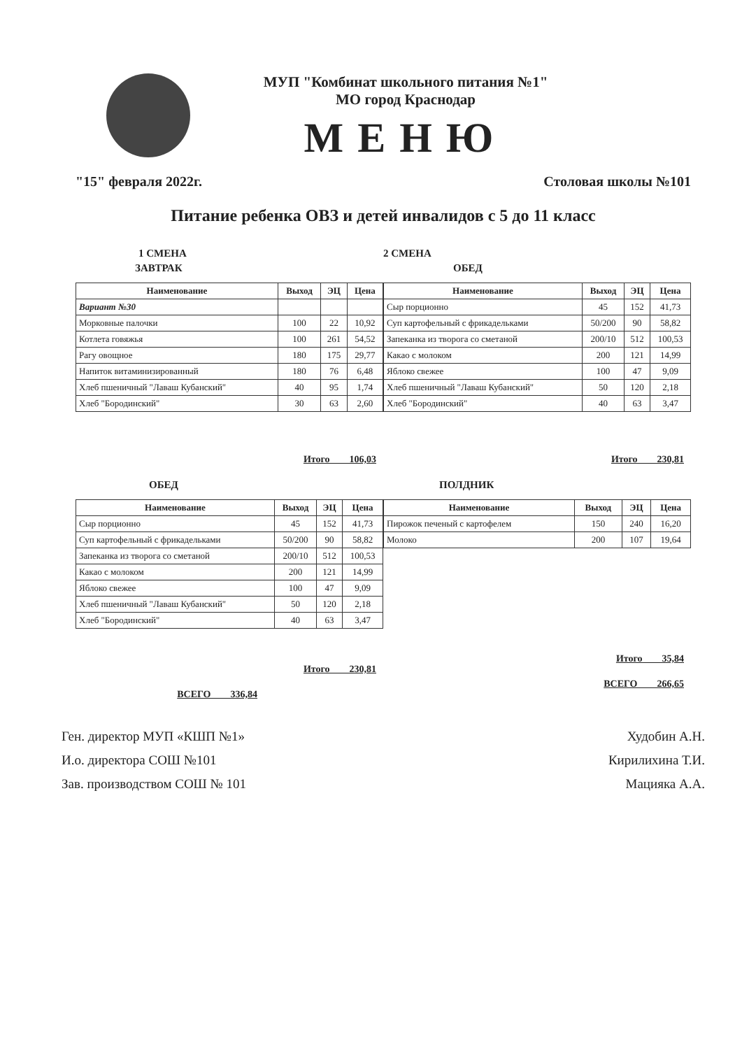МУП "Комбинат школьного питания №1"
МО город Краснодар
МЕНЮ
"15" февраля 2022г. Столовая школы №101
Питание ребенка ОВЗ и детей инвалидов с 5 до 11 класс
1 СМЕНА
ЗАВТРАК
| Наименование | Выход | ЭЦ | Цена |
| --- | --- | --- | --- |
| Вариант №30 | | | |
| Морковные палочки | 100 | 22 | 10,92 |
| Котлета говяжья | 100 | 261 | 54,52 |
| Рагу овощное | 180 | 175 | 29,77 |
| Напиток витаминизированный | 180 | 76 | 6,48 |
| Хлеб пшеничный "Лаваш Кубанский" | 40 | 95 | 1,74 |
| Хлеб "Бородинский" | 30 | 63 | 2,60 |
Итого 106,03
ОБЕД
| Наименование | Выход | ЭЦ | Цена |
| --- | --- | --- | --- |
| Сыр порционно | 45 | 152 | 41,73 |
| Суп картофельный с фрикадельками | 50/200 | 90 | 58,82 |
| Запеканка из творога со сметаной | 200/10 | 512 | 100,53 |
| Какао с молоком | 200 | 121 | 14,99 |
| Яблоко свежее | 100 | 47 | 9,09 |
| Хлеб пшеничный "Лаваш Кубанский" | 50 | 120 | 2,18 |
| Хлеб "Бородинский" | 40 | 63 | 3,47 |
Итого 230,81
ВСЕГО 336,84
2 СМЕНА
ОБЕД
| Наименование | Выход | ЭЦ | Цена |
| --- | --- | --- | --- |
| Сыр порционно | 45 | 152 | 41,73 |
| Суп картофельный с фрикадельками | 50/200 | 90 | 58,82 |
| Запеканка из творога со сметаной | 200/10 | 512 | 100,53 |
| Какао с молоком | 200 | 121 | 14,99 |
| Яблоко свежее | 100 | 47 | 9,09 |
| Хлеб пшеничный "Лаваш Кубанский" | 50 | 120 | 2,18 |
| Хлеб "Бородинский" | 40 | 63 | 3,47 |
Итого 230,81
ПОЛДНИК
| Наименование | Выход | ЭЦ | Цена |
| --- | --- | --- | --- |
| Пирожок печеный с картофелем | 150 | 240 | 16,20 |
| Молоко | 200 | 107 | 19,64 |
Итого 35,84
ВСЕГО 266,65
Ген. директор МУП «КШП №1» Худобин А.Н.
И.о. директора СОШ №101 Кирилихина Т.И.
Зав. производством СОШ № 101 Мацияка А.А.